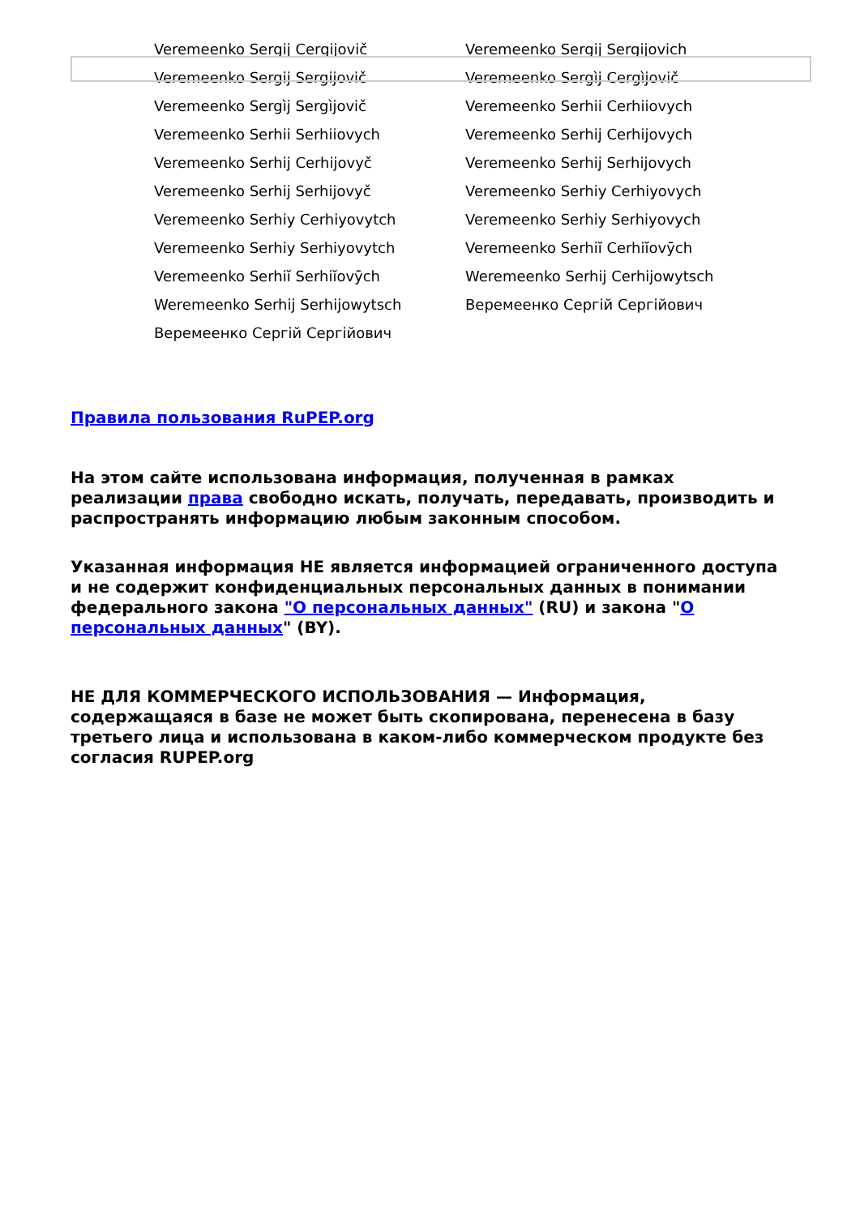Veremeenko Sergij Cergijovič
Veremeenko Sergij Sergijovich
Veremeenko Sergij Sergijovič
Veremeenko Sergìj Cergìjovič
Veremeenko Sergìj Sergìjovič
Veremeenko Serhii Cerhiiovych
Veremeenko Serhii Serhiiovych
Veremeenko Serhij Cerhijovych
Veremeenko Serhij Cerhijovyč
Veremeenko Serhij Serhijovych
Veremeenko Serhij Serhijovyč
Veremeenko Serhiy Cerhiyovych
Veremeenko Serhiy Cerhiyovytch
Veremeenko Serhiy Serhiyovych
Veremeenko Serhiy Serhiyovytch
Veremeenko Serhiĭ Cerhiĭovȳch
Veremeenko Serhiĭ Serhiĭovȳch
Weremeenko Serhij Cerhijowytsch
Weremeenko Serhij Serhijowytsch
Веремеенко Сергій Сергійович
Веремеенко Сергій Сергійович
Правила пользования RuPEP.org
На этом сайте использована информация, полученная в рамках реализации права свободно искать, получать, передавать, производить и распространять информацию любым законным способом.
Указанная информация НЕ является информацией ограниченного доступа и не содержит конфиденциальных персональных данных в понимании федерального закона "О персональных данных" (RU) и закона "О персональных данных" (BY).
НЕ ДЛЯ КОММЕРЧЕСКОГО ИСПОЛЬЗОВАНИЯ — Информация, содержащаяся в базе не может быть скопирована, перенесена в базу третьего лица и использована в каком-либо коммерческом продукте без согласия RUPEP.org